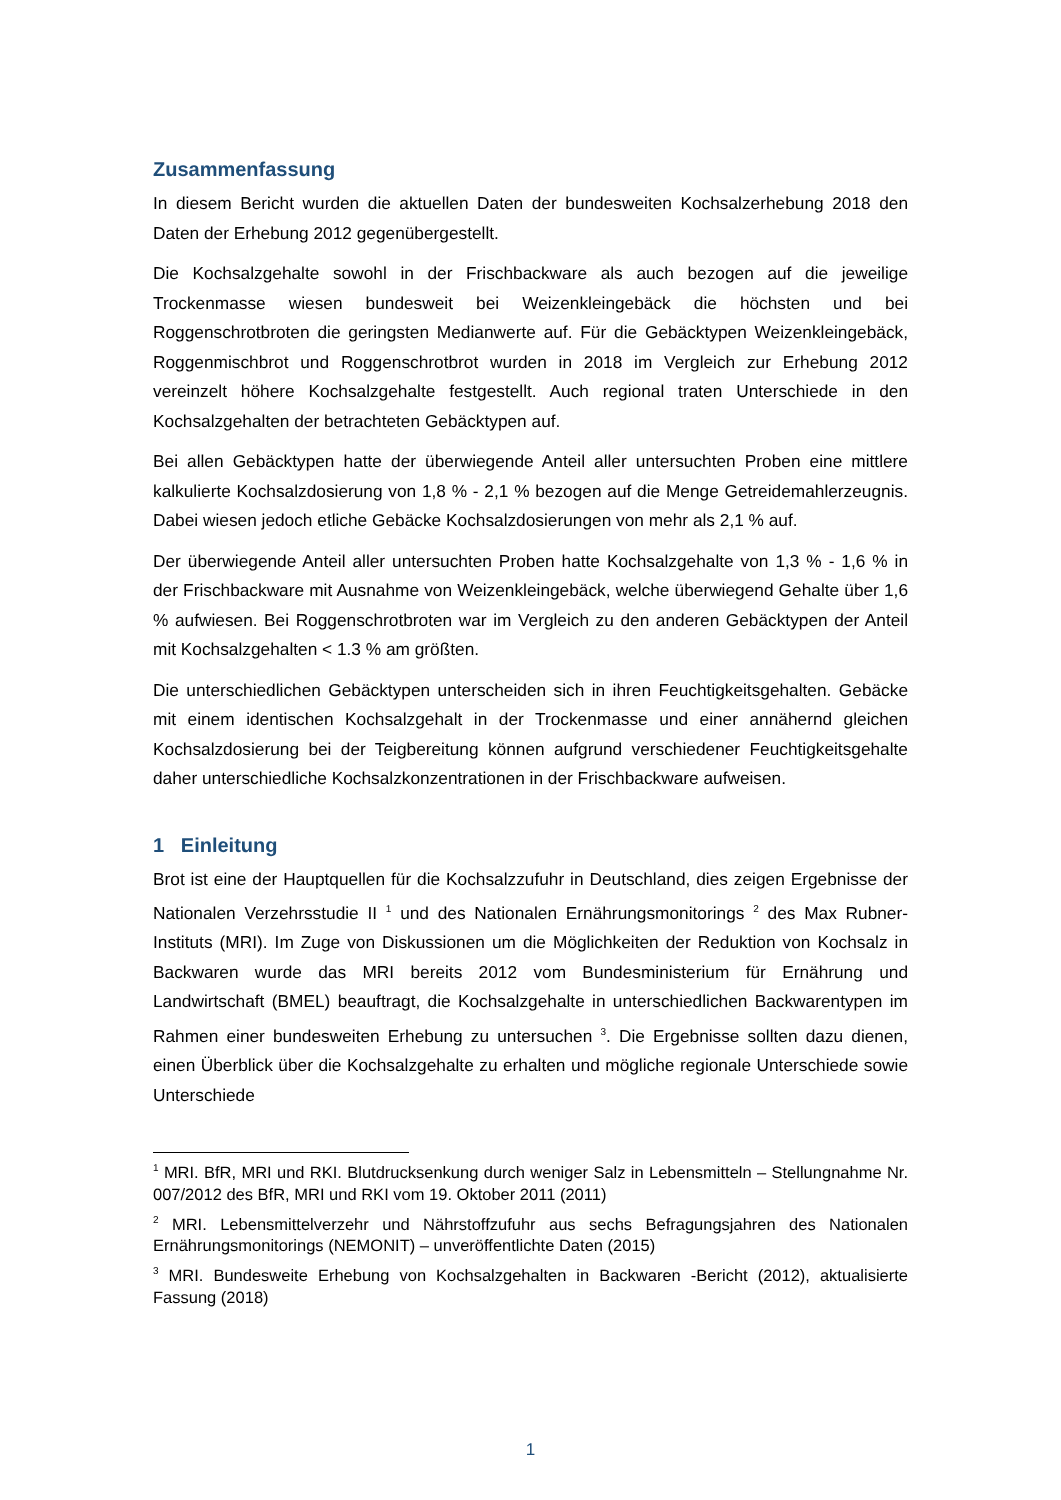Zusammenfassung
In diesem Bericht wurden die aktuellen Daten der bundesweiten Kochsalzerhebung 2018 den Daten der Erhebung 2012 gegenübergestellt.
Die Kochsalzgehalte sowohl in der Frischbackware als auch bezogen auf die jeweilige Trockenmasse wiesen bundesweit bei Weizenkleingebäck die höchsten und bei Roggenschrotbroten die geringsten Medianwerte auf. Für die Gebäcktypen Weizenkleingebäck, Roggenmischbrot und Roggenschrotbrot wurden in 2018 im Vergleich zur Erhebung 2012 vereinzelt höhere Kochsalzgehalte festgestellt. Auch regional traten Unterschiede in den Kochsalzgehalten der betrachteten Gebäcktypen auf.
Bei allen Gebäcktypen hatte der überwiegende Anteil aller untersuchten Proben eine mittlere kalkulierte Kochsalzdosierung von 1,8 % - 2,1 % bezogen auf die Menge Getreidemahlerzeugnis. Dabei wiesen jedoch etliche Gebäcke Kochsalzdosierungen von mehr als 2,1 % auf.
Der überwiegende Anteil aller untersuchten Proben hatte Kochsalzgehalte von 1,3 % - 1,6 % in der Frischbackware mit Ausnahme von Weizenkleingebäck, welche überwiegend Gehalte über 1,6 % aufwiesen. Bei Roggenschrotbroten war im Vergleich zu den anderen Gebäcktypen der Anteil mit Kochsalzgehalten < 1.3 % am größten.
Die unterschiedlichen Gebäcktypen unterscheiden sich in ihren Feuchtigkeitsgehalten. Gebäcke mit einem identischen Kochsalzgehalt in der Trockenmasse und einer annähernd gleichen Kochsalzdosierung bei der Teigbereitung können aufgrund verschiedener Feuchtigkeitsgehalte daher unterschiedliche Kochsalzkonzentrationen in der Frischbackware aufweisen.
1 Einleitung
Brot ist eine der Hauptquellen für die Kochsalzzufuhr in Deutschland, dies zeigen Ergebnisse der Nationalen Verzehrsstudie II <sup>1</sup> und des Nationalen Ernährungsmonitorings <sup>2</sup> des Max Rubner-Instituts (MRI). Im Zuge von Diskussionen um die Möglichkeiten der Reduktion von Kochsalz in Backwaren wurde das MRI bereits 2012 vom Bundesministerium für Ernährung und Landwirtschaft (BMEL) beauftragt, die Kochsalzgehalte in unterschiedlichen Backwarentypen im Rahmen einer bundesweiten Erhebung zu untersuchen <sup>3</sup>. Die Ergebnisse sollten dazu dienen, einen Überblick über die Kochsalzgehalte zu erhalten und mögliche regionale Unterschiede sowie Unterschiede
<sup>1</sup> MRI. BfR, MRI und RKI. Blutdrucksenkung durch weniger Salz in Lebensmitteln – Stellungnahme Nr. 007/2012 des BfR, MRI und RKI vom 19. Oktober 2011 (2011)
<sup>2</sup> MRI. Lebensmittelverzehr und Nährstoffzufuhr aus sechs Befragungsjahren des Nationalen Ernährungsmonitorings (NEMONIT) – unveröffentlichte Daten (2015)
<sup>3</sup> MRI. Bundesweite Erhebung von Kochsalzgehalten in Backwaren -Bericht (2012), aktualisierte Fassung (2018)
1